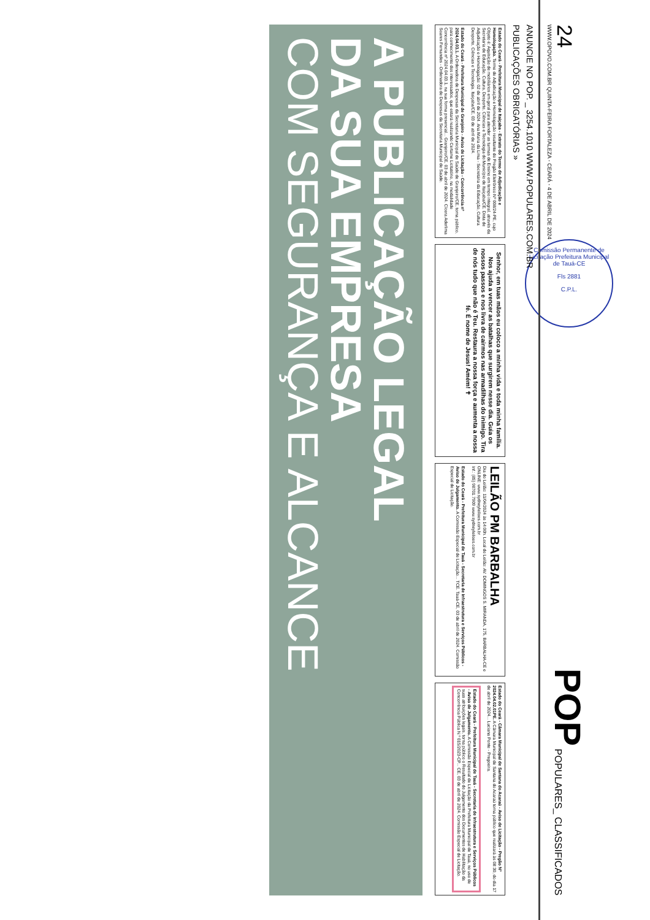Comissão Permanente de Licitação Prefeitura Municipal de Tauá-CE
Fls 2881
C.P.L.
24
WWW.OPOVO.COM.BR QUINTA-FEIRA FORTALEZA - CEARÁ - 4 DE ABRIL DE 2024
POP POPULARES_ CLASSIFICADOS
ANUNCIE NO POP. _ 3254.1010 WWW.POPULARES.COM.BR
PUBLICAÇÕES OBRIGATÓRIAS »
Estado do Ceará - Prefeitura Municipal de Itaiçaba - Extrato do Termo de Adjudicação e Homologação. Termo de Adjudicação e Homologação resultante do Pregão Eletrônico Nº 008/24-PE, cujo Objeto é: Aquisição de mobiliários em geral para atender as turmas de Ensino em tempo integral, através da Secretaria de Educação, Cultura, Desporto, Ciências e Tecnologia do Município de Itaiçaba/CE. Dista de Adjudicação e Homologação: 02 de abril de 2024. Ana Maria da Lima - Secretária da Educação, Cultura Desporto, Ciências e Tecnologia. Itaiçaba/CE, 03 de abril de 2024.
Estado do Ceará - Prefeitura Municipal de Granjeiro - Aviso de Licitação - Concorrência nº 2024.04.03.1. A Ordenadora de Despesas da Secretaria Municipal de Saúde de Granjeiro/CE, torna público, para conhecimento dos interessados, que estará realizando Certame Licitatório, na modalidade Concorrência nº 2024.04.03.1, na sua forma presencial... Granjeiro/CE, 03 de abril de 2024. Cícera Aderlima Soares Fernandes - Ordenadora de Despesas da Secretaria Municipal de Saúde.
Senhor, em tuas mãos eu coloco a minha vida e toda minha família. Nos ajuda a vencer as batalhas que surgirem nesse dia. Guia os nossos passos e nos livra de cairmos nas armadilhas do inimigo. Tira de nós tudo que não é Teu. Restaura a nossa força e aumenta a nossa fé. É nome de Jesus! Amém! ✝
LEILÃO PM BARBALHA
Dia do Leilão: 11/04/2024 às 14:00h. Local do Leilão: AV. DOMINGOS S. MIRANDA, 175, BARBALHA-CE e ONLINE: www.sydneyleiloes.com.br
Inf.: (85) 98701.7909 www.sydneyleiloes.com.br
Estado do Ceará - Prefeitura Municipal de Tauá - Secretaria de Infraestrutura e Serviços Públicos - Aviso de Julgamento. A Comissão Especial de Licitação... TCE. Tauá-CE, 03 de abril de 2024. Comissão Especial de Licitação.
Estado do Ceará - Câmara Municipal de Santana do Acaraú - Aviso de Licitação - Pregão Nº 2024.04.02.01PE. A Câmara Municipal de Santana do Acaraú torna público que realizará às 08:30, do dia 17 de abril de 2024... Luciana Ponte - Pregoeira.
Estado do Ceará - Prefeitura Municipal de Tauá - Secretaria de Infraestrutura e Serviços Públicos - Aviso de Julgamento. A Comissão Especial de Licitação da Prefeitura Municipal de Tauá, no uso de suas atribuições legais, torna público o Resultado do Julgamento dos Documentos de Habilitação da Concorrência Pública N.º 015/2023-CP... CE, 03 de abril de 2024. Comissão Especial de Licitação.
A PUBLICAÇÃO LEGAL
DA SUA EMPRESA
COM SEGURANÇA E ALCANCE